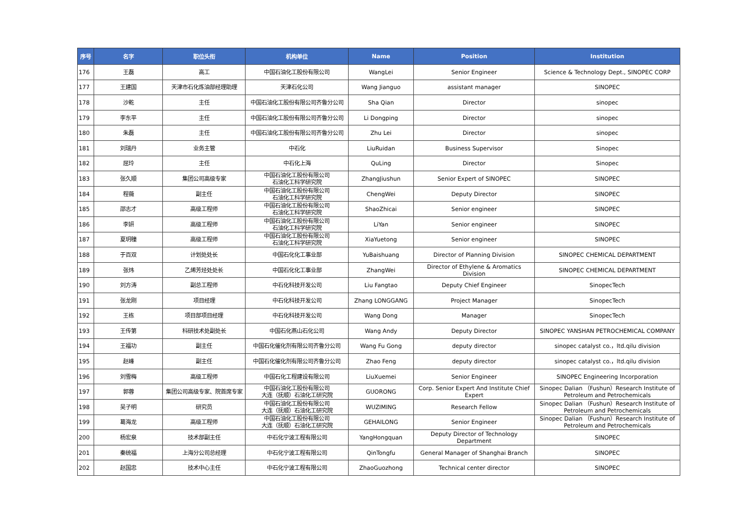| 序号 | 名字 | 职位头衔 | 机构单位 | Name | Position | Institution |
| --- | --- | --- | --- | --- | --- | --- |
| 176 | 王磊 | 高工 | 中国石油化工股份有限公司 | WangLei | Senior Engineer | Science & Technology Dept., SINOPEC CORP |
| 177 | 王建国 | 天津市石化炼油部经理助理 | 天津石化公司 | Wang Jianguo | assistant manager | SINOPEC |
| 178 | 沙乾 | 主任 | 中国石油化工股份有限公司齐鲁分公司 | Sha Qian | Director | sinopec |
| 179 | 李东平 | 主任 | 中国石油化工股份有限公司齐鲁分公司 | Li Dongping | Director | sinopec |
| 180 | 朱磊 | 主任 | 中国石油化工股份有限公司齐鲁分公司 | Zhu Lei | Director | sinopec |
| 181 | 刘瑞丹 | 业务主管 | 中石化 | LiuRuidan | Business Supervisor | Sinopec |
| 182 | 屈玲 | 主任 | 中石化上海 | QuLing | Director | Sinopec |
| 183 | 张久顺 | 集团公司高级专家 | 中国石油化工股份有限公司 石油化工科学研究院 | ZhangJiushun | Senior Expert of SINOPEC | SINOPEC |
| 184 | 程薇 | 副主任 | 中国石油化工股份有限公司 石油化工科学研究院 | ChengWei | Deputy Director | SINOPEC |
| 185 | 邵志才 | 高级工程师 | 中国石油化工股份有限公司 石油化工科学研究院 | ShaoZhicai | Senior engineer | SINOPEC |
| 186 | 李妍 | 高级工程师 | 中国石油化工股份有限公司 石油化工科学研究院 | LiYan | Senior engineer | SINOPEC |
| 187 | 夏玥穜 | 高级工程师 | 中国石油化工股份有限公司 石油化工科学研究院 | XiaYuetong | Senior engineer | SINOPEC |
| 188 | 于百双 | 计划处处长 | 中国石化化工事业部 | YuBaishuang | Director of Planning Division | SINOPEC CHEMICAL DEPARTMENT |
| 189 | 张炜 | 乙烯芳烃处处长 | 中国石化化工事业部 | ZhangWei | Director of Ethylene & Aromatics Division | SINOPEC CHEMICAL DEPARTMENT |
| 190 | 刘方涛 | 副总工程师 | 中石化科技开发公司 | Liu Fangtao | Deputy Chief Engineer | SinopecTech |
| 191 | 张龙刚 | 项目经理 | 中石化科技开发公司 | Zhang LONGGANG | Project Manager | SinopecTech |
| 192 | 王栋 | 项目部项目经理 | 中石化科技开发公司 | Wang Dong | Manager | SinopecTech |
| 193 | 王传第 | 科研技术处副处长 | 中国石化燕山石化公司 | Wang Andy | Deputy Director | SINOPEC YANSHAN PETROCHEMICAL COMPANY |
| 194 | 王福功 | 副主任 | 中国石化催化剂有限公司齐鲁分公司 | Wang Fu Gong | deputy director | sinopec catalyst co.，ltd.qilu division |
| 195 | 赵峰 | 副主任 | 中国石化催化剂有限公司齐鲁分公司 | Zhao Feng | deputy director | sinopec catalyst co.，ltd.qilu division |
| 196 | 刘雪梅 | 高级工程师 | 中国石化工程建设有限公司 | LiuXuemei | Senior Engineer | SINOPEC Engineering Incorporation |
| 197 | 郭蓉 | 集团公司高级专家、院首席专家 | 中国石油化工股份有限公司 大连（抚顺）石油化工研究院 | GUORONG | Corp. Senior Expert And Institute Chief Expert | Sinopec Dalian （Fushun）Research Institute of Petroleum and Petrochemicals |
| 198 | 吴子明 | 研究员 | 中国石油化工股份有限公司 大连（抚顺）石油化工研究院 | WUZIMING | Research Fellow | Sinopec Dalian （Fushun）Research Institute of Petroleum and Petrochemicals |
| 199 | 葛海龙 | 高级工程师 | 中国石油化工股份有限公司 大连（抚顺）石油化工研究院 | GEHAILONG | Senior Engineer | Sinopec Dalian （Fushun）Research Institute of Petroleum and Petrochemicals |
| 200 | 杨宏泉 | 技术部副主任 | 中石化宁波工程有限公司 | YangHongquan | Deputy Director of Technology Department | SINOPEC |
| 201 | 秦统福 | 上海分公司总经理 | 中石化宁波工程有限公司 | QinTongfu | General Manager of Shanghai Branch | SINOPEC |
| 202 | 赵国忠 | 技术中心主任 | 中石化宁波工程有限公司 | ZhaoGuozhong | Technical center director | SINOPEC |